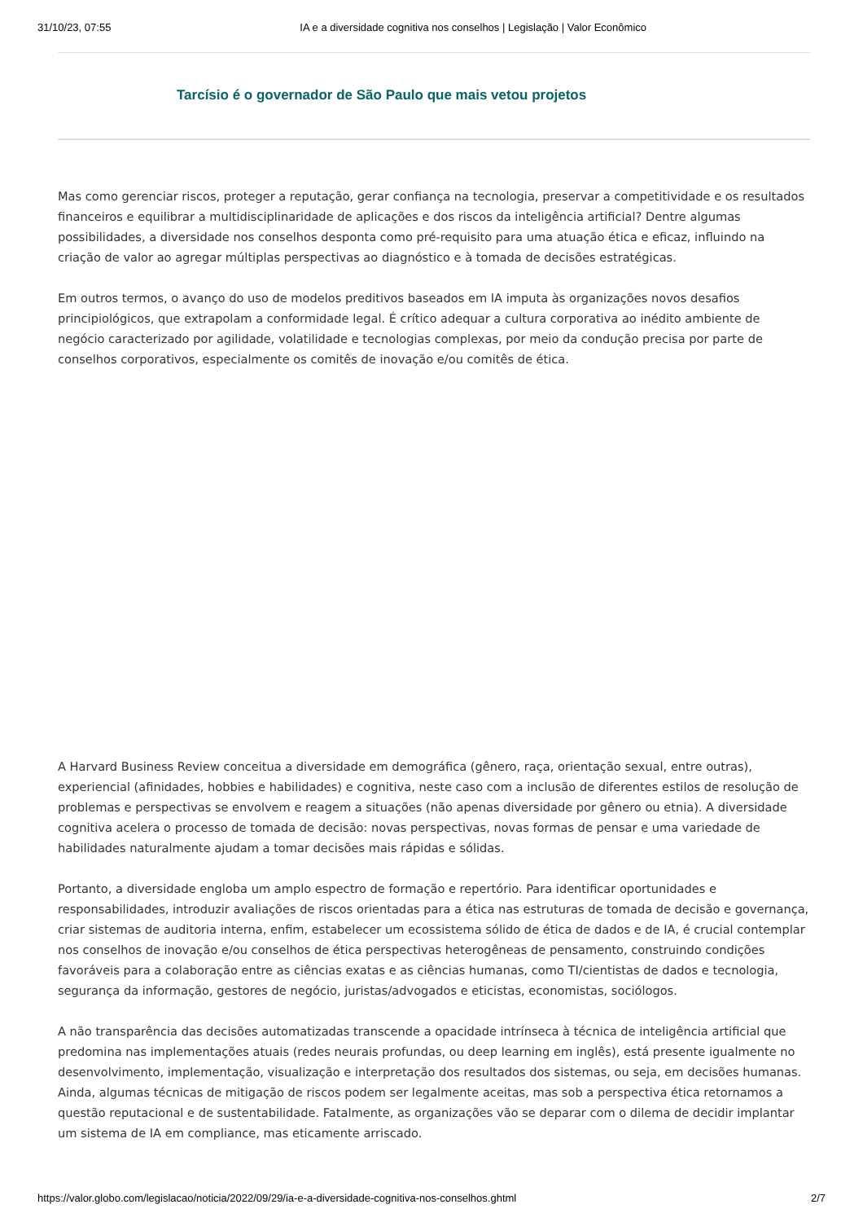31/10/23, 07:55 IA e a diversidade cognitiva nos conselhos | Legislação | Valor Econômico
Tarcísio é o governador de São Paulo que mais vetou projetos
Mas como gerenciar riscos, proteger a reputação, gerar confiança na tecnologia, preservar a competitividade e os resultados financeiros e equilibrar a multidisciplinaridade de aplicações e dos riscos da inteligência artificial? Dentre algumas possibilidades, a diversidade nos conselhos desponta como pré-requisito para uma atuação ética e eficaz, influindo na criação de valor ao agregar múltiplas perspectivas ao diagnóstico e à tomada de decisões estratégicas.
Em outros termos, o avanço do uso de modelos preditivos baseados em IA imputa às organizações novos desafios principiológicos, que extrapolam a conformidade legal. É crítico adequar a cultura corporativa ao inédito ambiente de negócio caracterizado por agilidade, volatilidade e tecnologias complexas, por meio da condução precisa por parte de conselhos corporativos, especialmente os comitês de inovação e/ou comitês de ética.
A Harvard Business Review conceitua a diversidade em demográfica (gênero, raça, orientação sexual, entre outras), experiencial (afinidades, hobbies e habilidades) e cognitiva, neste caso com a inclusão de diferentes estilos de resolução de problemas e perspectivas se envolvem e reagem a situações (não apenas diversidade por gênero ou etnia). A diversidade cognitiva acelera o processo de tomada de decisão: novas perspectivas, novas formas de pensar e uma variedade de habilidades naturalmente ajudam a tomar decisões mais rápidas e sólidas.
Portanto, a diversidade engloba um amplo espectro de formação e repertório. Para identificar oportunidades e responsabilidades, introduzir avaliações de riscos orientadas para a ética nas estruturas de tomada de decisão e governança, criar sistemas de auditoria interna, enfim, estabelecer um ecossistema sólido de ética de dados e de IA, é crucial contemplar nos conselhos de inovação e/ou conselhos de ética perspectivas heterogêneas de pensamento, construindo condições favoráveis para a colaboração entre as ciências exatas e as ciências humanas, como TI/cientistas de dados e tecnologia, segurança da informação, gestores de negócio, juristas/advogados e eticistas, economistas, sociólogos.
A não transparência das decisões automatizadas transcende a opacidade intrínseca à técnica de inteligência artificial que predomina nas implementações atuais (redes neurais profundas, ou deep learning em inglês), está presente igualmente no desenvolvimento, implementação, visualização e interpretação dos resultados dos sistemas, ou seja, em decisões humanas. Ainda, algumas técnicas de mitigação de riscos podem ser legalmente aceitas, mas sob a perspectiva ética retornamos a questão reputacional e de sustentabilidade. Fatalmente, as organizações vão se deparar com o dilema de decidir implantar um sistema de IA em compliance, mas eticamente arriscado.
https://valor.globo.com/legislacao/noticia/2022/09/29/ia-e-a-diversidade-cognitiva-nos-conselhos.ghtml 2/7